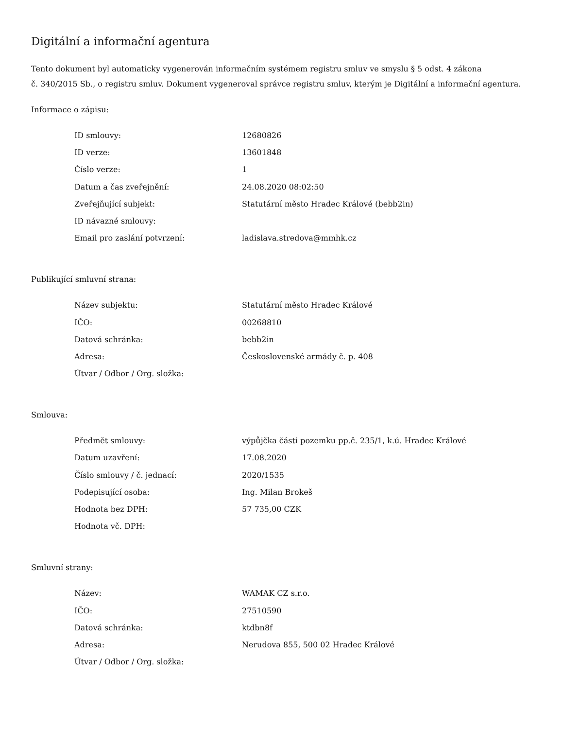Digitální a informační agentura
Tento dokument byl automaticky vygenerován informačním systémem registru smluv ve smyslu § 5 odst. 4 zákona
č. 340/2015 Sb., o registru smluv. Dokument vygeneroval správce registru smluv, kterým je Digitální a informační agentura.
Informace o zápisu:
| ID smlouvy: | 12680826 |
| ID verze: | 13601848 |
| Číslo verze: | 1 |
| Datum a čas zveřejnění: | 24.08.2020 08:02:50 |
| Zveřejňující subjekt: | Statutární město Hradec Králové (bebb2in) |
| ID návazné smlouvy: | |
| Email pro zaslání potvrzení: | ladislava.stredova@mmhk.cz |
Publikující smluvní strana:
| Název subjektu: | Statutární město Hradec Králové |
| IČO: | 00268810 |
| Datová schránka: | bebb2in |
| Adresa: | Československé armády č. p. 408 |
| Útvar / Odbor / Org. složka: | |
Smlouva:
| Předmět smlouvy: | výpůjčka části pozemku pp.č. 235/1, k.ú. Hradec Králové |
| Datum uzavření: | 17.08.2020 |
| Číslo smlouvy / č. jednací: | 2020/1535 |
| Podepisující osoba: | Ing. Milan Brokeš |
| Hodnota bez DPH: | 57 735,00 CZK |
| Hodnota vč. DPH: | |
Smluvní strany:
| Název: | WAMAK CZ s.r.o. |
| IČO: | 27510590 |
| Datová schránka: | ktdbn8f |
| Adresa: | Nerudova 855, 500 02 Hradec Králové |
| Útvar / Odbor / Org. složka: | |